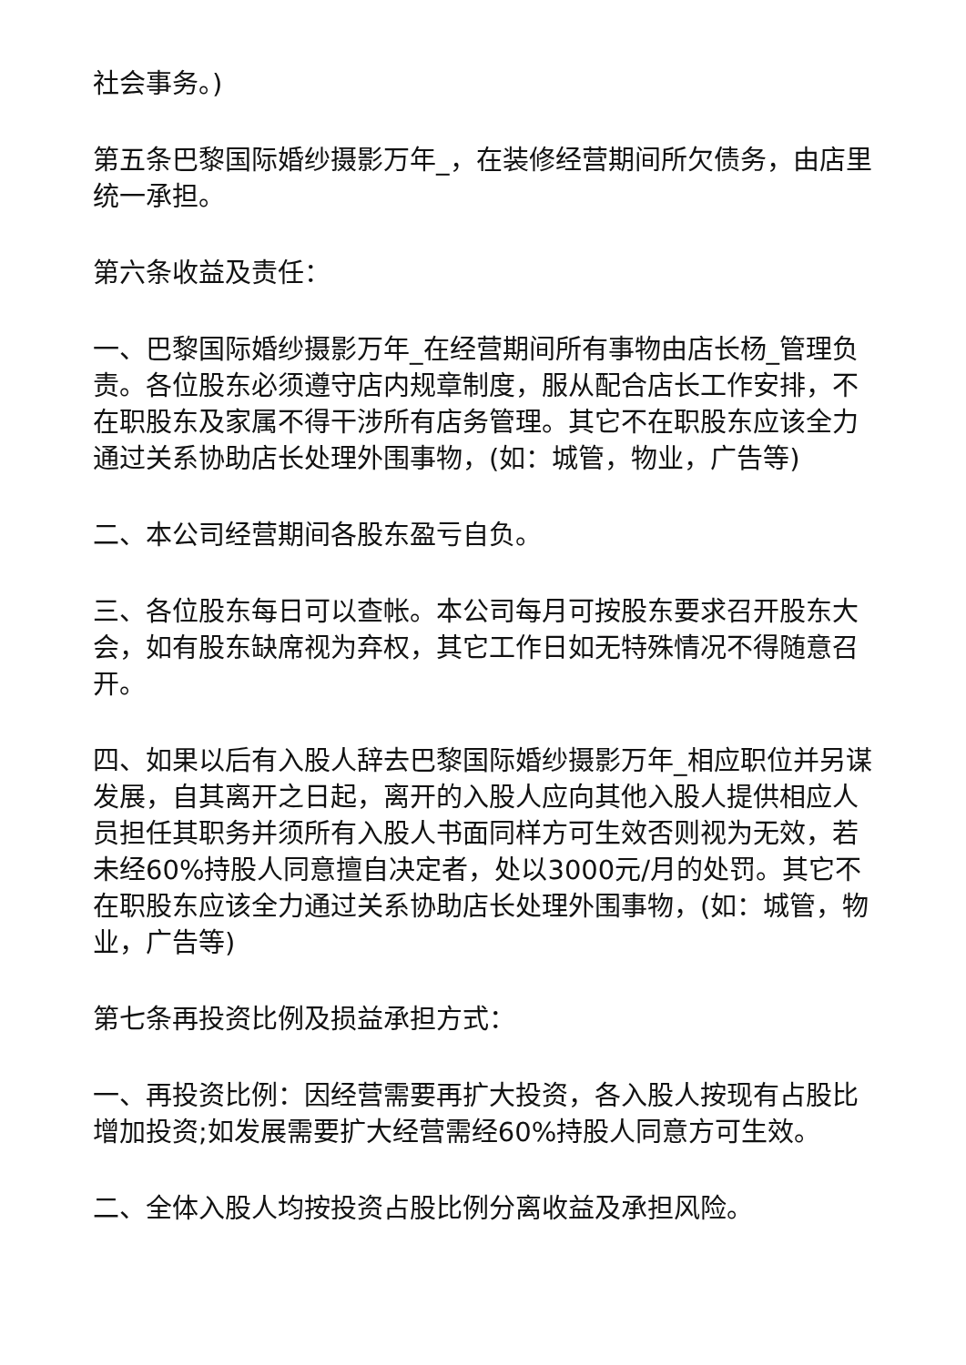社会事务。)
第五条巴黎国际婚纱摄影万年_，在装修经营期间所欠债务，由店里统一承担。
第六条收益及责任：
一、巴黎国际婚纱摄影万年_在经营期间所有事物由店长杨_管理负责。各位股东必须遵守店内规章制度，服从配合店长工作安排，不在职股东及家属不得干涉所有店务管理。其它不在职股东应该全力通过关系协助店长处理外围事物，(如：城管，物业，广告等)
二、本公司经营期间各股东盈亏自负。
三、各位股东每日可以查帐。本公司每月可按股东要求召开股东大会，如有股东缺席视为弃权，其它工作日如无特殊情况不得随意召开。
四、如果以后有入股人辞去巴黎国际婚纱摄影万年_相应职位并另谋发展，自其离开之日起，离开的入股人应向其他入股人提供相应人员担任其职务并须所有入股人书面同样方可生效否则视为无效，若未经60%持股人同意擅自决定者，处以3000元/月的处罚。其它不在职股东应该全力通过关系协助店长处理外围事物，(如：城管，物业，广告等)
第七条再投资比例及损益承担方式：
一、再投资比例：因经营需要再扩大投资，各入股人按现有占股比增加投资;如发展需要扩大经营需经60%持股人同意方可生效。
二、全体入股人均按投资占股比例分离收益及承担风险。